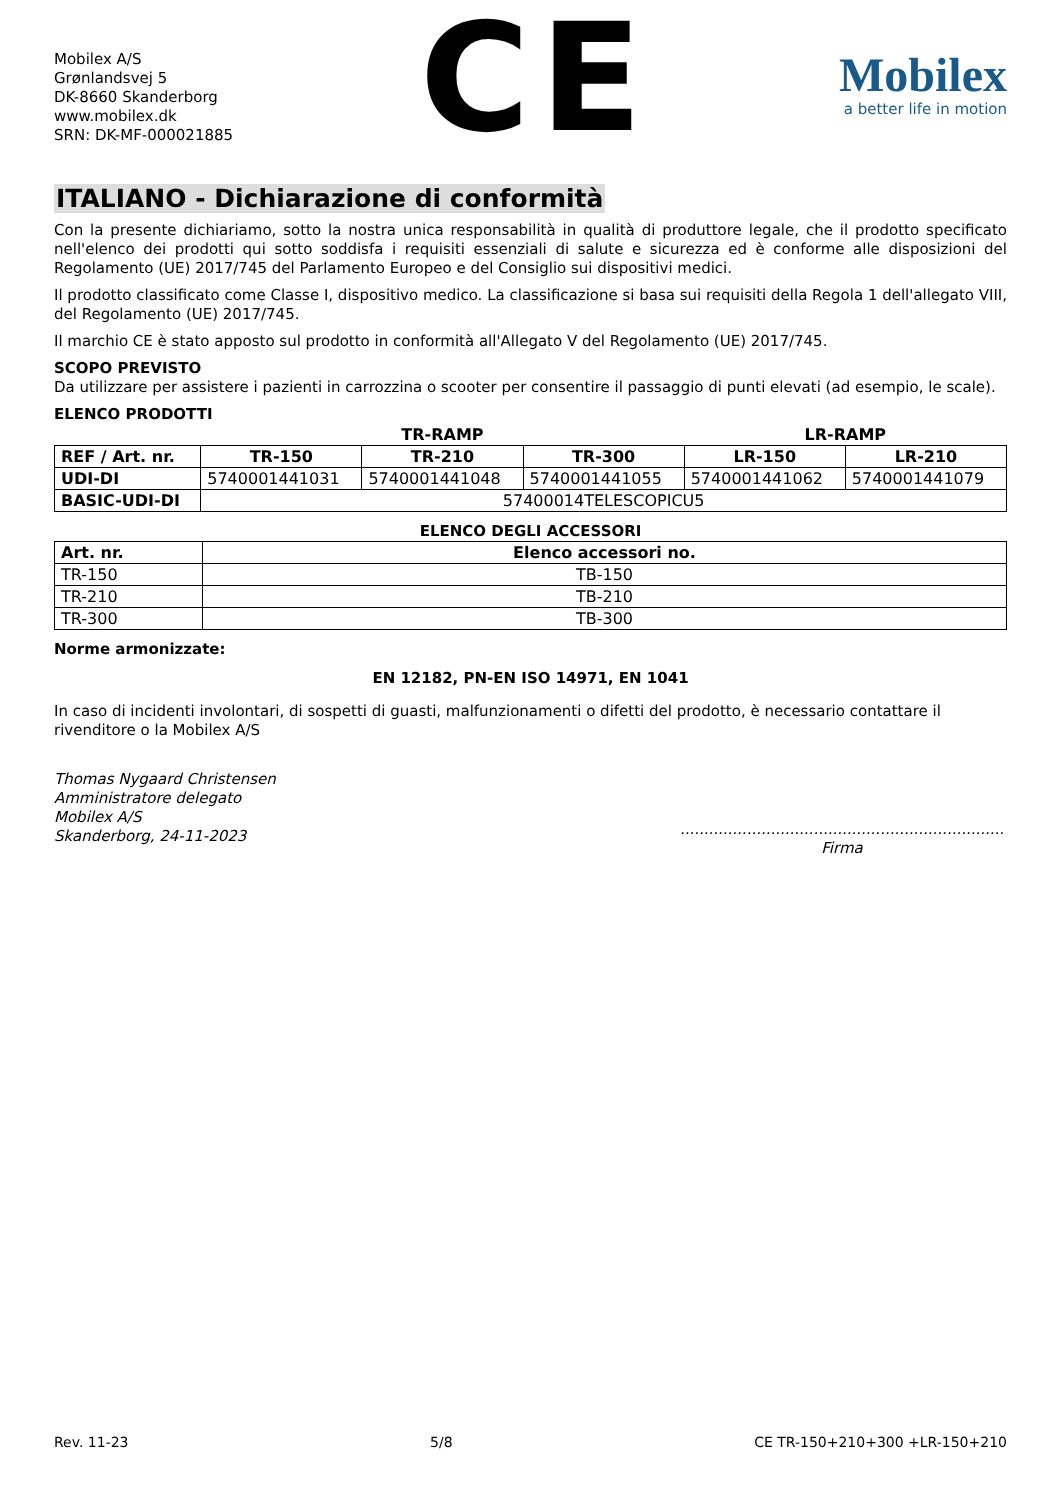Mobilex A/S
Grønlandsvej 5
DK-8660 Skanderborg
www.mobilex.dk
SRN: DK-MF-000021885
CE
Mobilex
a better life in motion
ITALIANO - Dichiarazione di conformità
Con la presente dichiariamo, sotto la nostra unica responsabilità in qualità di produttore legale, che il prodotto specificato nell'elenco dei prodotti qui sotto soddisfa i requisiti essenziali di salute e sicurezza ed è conforme alle disposizioni del Regolamento (UE) 2017/745 del Parlamento Europeo e del Consiglio sui dispositivi medici.
Il prodotto classificato come Classe I, dispositivo medico. La classificazione si basa sui requisiti della Regola 1 dell'allegato VIII, del Regolamento (UE) 2017/745.
Il marchio CE è stato apposto sul prodotto in conformità all'Allegato V del Regolamento (UE) 2017/745.
SCOPO PREVISTO
Da utilizzare per assistere i pazienti in carrozzina o scooter per consentire il passaggio di punti elevati (ad esempio, le scale).
ELENCO PRODOTTI
| | TR-RAMP | | | LR-RAMP | |
| --- | --- | --- | --- | --- | --- |
| REF / Art. nr. | TR-150 | TR-210 | TR-300 | LR-150 | LR-210 |
| UDI-DI | 5740001441031 | 5740001441048 | 5740001441055 | 5740001441062 | 5740001441079 |
| BASIC-UDI-DI | 57400014TELESCOPICU5 | | | | |
ELENCO DEGLI ACCESSORI
| Art. nr. | Elenco accessori no. |
| --- | --- |
| TR-150 | TB-150 |
| TR-210 | TB-210 |
| TR-300 | TB-300 |
Norme armonizzate:
EN 12182, PN-EN ISO 14971, EN 1041
In caso di incidenti involontari, di sospetti di guasti, malfunzionamenti o difetti del prodotto, è necessario contattare il rivenditore o la Mobilex A/S
Thomas Nygaard Christensen
Amministratore delegato
Mobilex A/S
Skanderborg, 24-11-2023
....................................................................
Firma
Rev. 11-23 5/8 CE TR-150+210+300 +LR-150+210